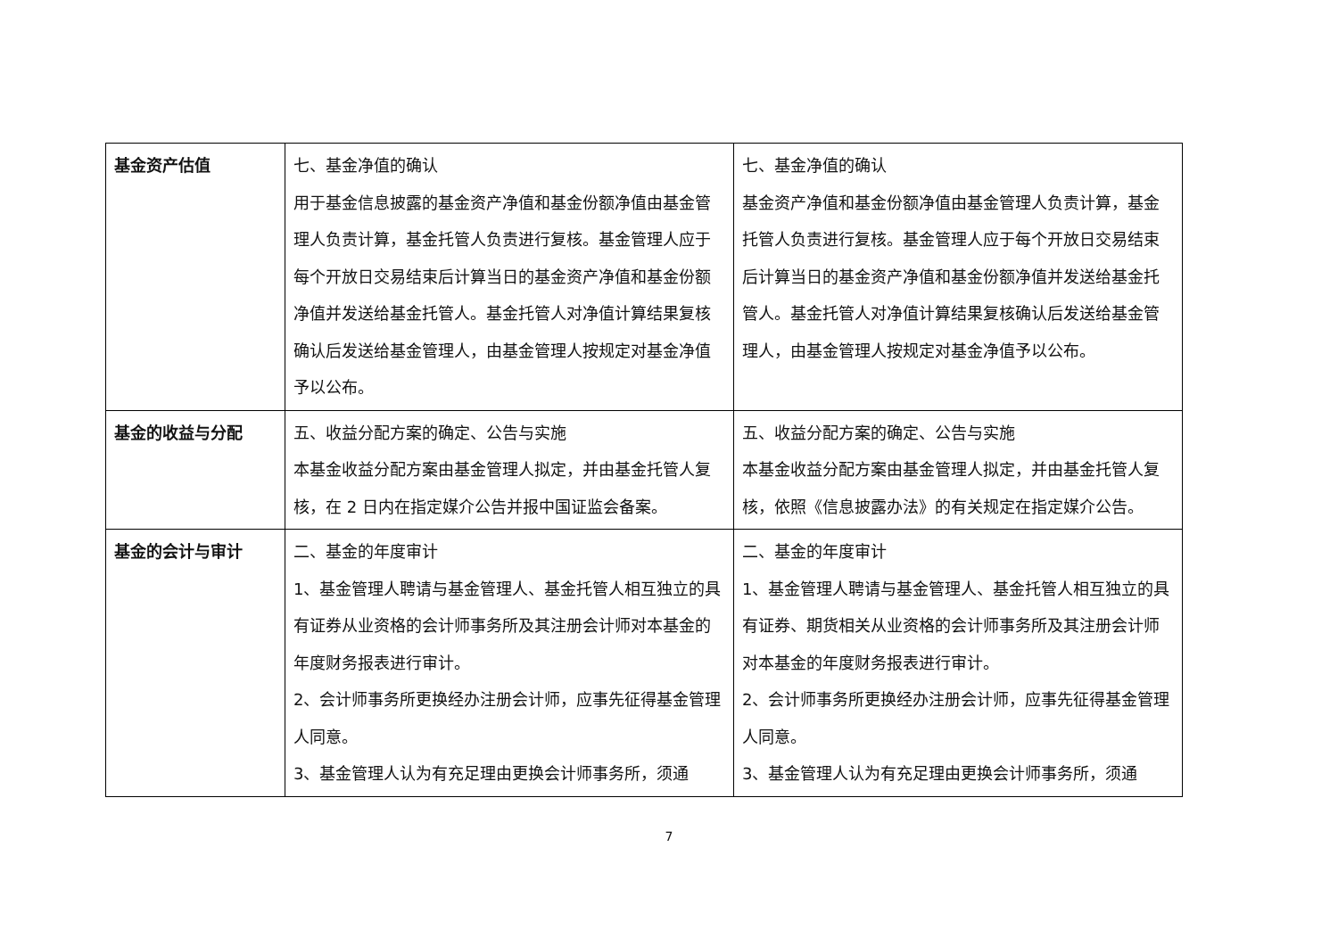| 基金资产估值 | 七、基金净值的确认 用于基金信息披露的基金资产净值和基金份额净值由基金管理人负责计算，基金托管人负责进行复核。基金管理人应于每个开放日交易结束后计算当日的基金资产净值和基金份额净值并发送给基金托管人。基金托管人对净值计算结果复核确认后发送给基金管理人，由基金管理人按规定对基金净值予以公布。 | 七、基金净值的确认 基金资产净值和基金份额净值由基金管理人负责计算，基金托管人负责进行复核。基金管理人应于每个开放日交易结束后计算当日的基金资产净值和基金份额净值并发送给基金托管人。基金托管人对净值计算结果复核确认后发送给基金管理人，由基金管理人按规定对基金净值予以公布。 |
| 基金的收益与分配 | 五、收益分配方案的确定、公告与实施 本基金收益分配方案由基金管理人拟定，并由基金托管人复核，在 2 日内在指定媒介公告并报中国证监会备案。 | 五、收益分配方案的确定、公告与实施 本基金收益分配方案由基金管理人拟定，并由基金托管人复核，依照《信息披露办法》的有关规定在指定媒介公告。 |
| 基金的会计与审计 | 二、基金的年度审计 1、基金管理人聘请与基金管理人、基金托管人相互独立的具有证券从业资格的会计师事务所及其注册会计师对本基金的年度财务报表进行审计。 2、会计师事务所更换经办注册会计师，应事先征得基金管理人同意。 3、基金管理人认为有充足理由更换会计师事务所，须通 | 二、基金的年度审计 1、基金管理人聘请与基金管理人、基金托管人相互独立的具有证券、期货相关从业资格的会计师事务所及其注册会计师对本基金的年度财务报表进行审计。 2、会计师事务所更换经办注册会计师，应事先征得基金管理人同意。 3、基金管理人认为有充足理由更换会计师事务所，须通 |
7